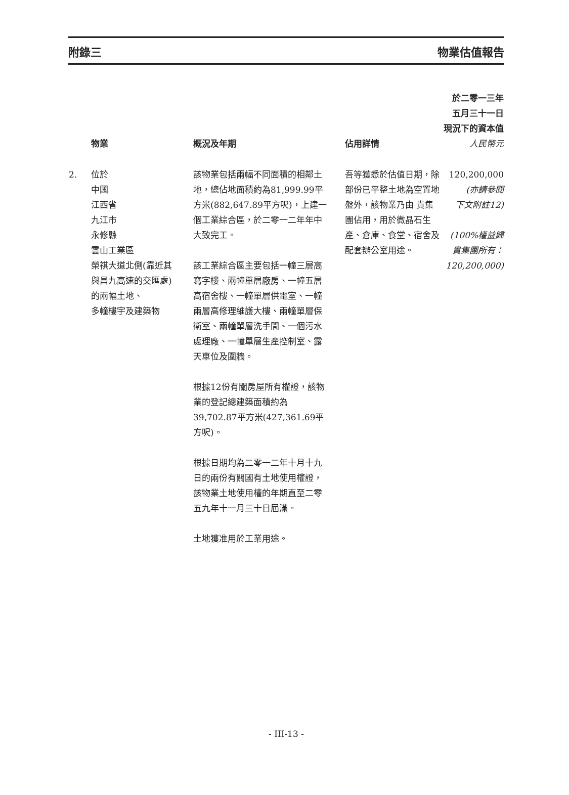附錄三 物業估值報告
| | 物業 | 概況及年期 | 佔用詳情 | 於二零一三年 五月三十一日 現況下的資本值 人民幣元 |
| --- | --- | --- | --- | --- |
| 2. | 位於 中國 江西省 九江市 永修縣 雲山工業區 榮祺大道北側(靠近其 與昌九高速的交匯處) 的兩幅土地、 多幢樓宇及建築物 | 該物業包括兩幅不同面積的相鄰土地，總佔地面積約為81,999.99平方米(882,647.89平方呎)，上建一個工業綜合區，於二零一二年年中大致完工。 該工業綜合區主要包括一幢三層高寫字樓、兩幢單層廠房、一幢五層高宿舍樓、一幢單層供電室、一幢兩層高修理維護大樓、兩幢單層保衛室、兩幢單層洗手間、一個污水處理廠、一幢單層生產控制室、露天車位及圍牆。 根據12份有關房屋所有權證，該物業的登記總建築面積約為39,702.87平方米(427,361.69平方呎)。 根據日期均為二零一二年十月十九日的兩份有關國有土地使用權證，該物業土地使用權的年期直至二零五九年十一月三十日屆滿。 土地獲准用於工業用途。 | 吾等獲悉於估值日期，除部份已平整土地為空置地盤外，該物業乃由 貴集團佔用，用於微晶石生產、倉庫、食堂、宿舍及配套辦公室用途。 | 120,200,000 (亦請參閱 下文附註12) (100%權益歸 貴集團所有： 120,200,000) |
- III-13 -